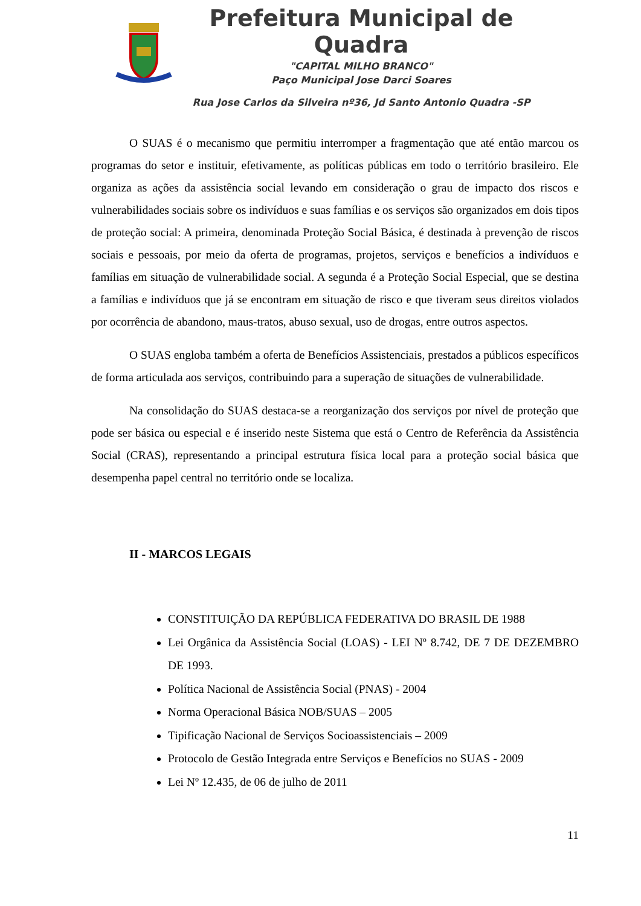Prefeitura Municipal de Quadra
"CAPITAL MILHO BRANCO"
Paço Municipal Jose Darci Soares
Rua Jose Carlos da Silveira nº36, Jd Santo Antonio Quadra -SP
O SUAS é o mecanismo que permitiu interromper a fragmentação que até então marcou os programas do setor e instituir, efetivamente, as políticas públicas em todo o território brasileiro. Ele organiza as ações da assistência social levando em consideração o grau de impacto dos riscos e vulnerabilidades sociais sobre os indivíduos e suas famílias e os serviços são organizados em dois tipos de proteção social: A primeira, denominada Proteção Social Básica, é destinada à prevenção de riscos sociais e pessoais, por meio da oferta de programas, projetos, serviços e benefícios a indivíduos e famílias em situação de vulnerabilidade social. A segunda é a Proteção Social Especial, que se destina a famílias e indivíduos que já se encontram em situação de risco e que tiveram seus direitos violados por ocorrência de abandono, maus-tratos, abuso sexual, uso de drogas, entre outros aspectos.
O SUAS engloba também a oferta de Benefícios Assistenciais, prestados a públicos específicos de forma articulada aos serviços, contribuindo para a superação de situações de vulnerabilidade.
Na consolidação do SUAS destaca-se a reorganização dos serviços por nível de proteção que pode ser básica ou especial e é inserido neste Sistema que está o Centro de Referência da Assistência Social (CRAS), representando a principal estrutura física local para a proteção social básica que desempenha papel central no território onde se localiza.
II - MARCOS LEGAIS
CONSTITUIÇÃO DA REPÚBLICA FEDERATIVA DO BRASIL DE 1988
Lei Orgânica da Assistência Social (LOAS) - LEI Nº 8.742, DE 7 DE DEZEMBRO DE 1993.
Política Nacional de Assistência Social (PNAS) - 2004
Norma Operacional Básica NOB/SUAS – 2005
Tipificação Nacional de Serviços Socioassistenciais – 2009
Protocolo de Gestão Integrada entre Serviços e Benefícios no SUAS - 2009
Lei Nº 12.435, de 06 de julho de 2011
11